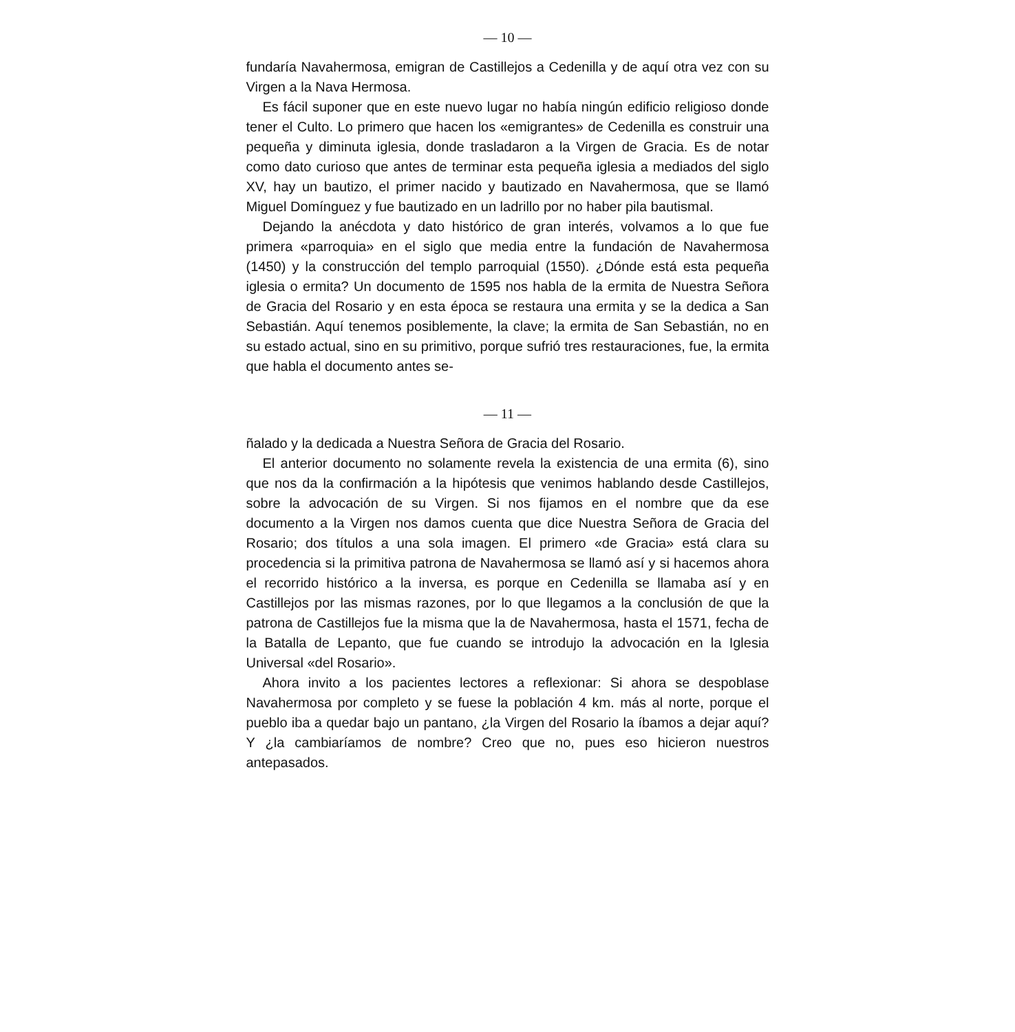— 10 —
fundaría Navahermosa, emigran de Castillejos a Cedenilla y de aquí otra vez con su Virgen a la Nava Hermosa.
Es fácil suponer que en este nuevo lugar no había ningún edificio religioso donde tener el Culto. Lo primero que hacen los «emigrantes» de Cedenilla es construir una pequeña y diminuta iglesia, donde trasladaron a la Virgen de Gracia. Es de notar como dato curioso que antes de terminar esta pequeña iglesia a mediados del siglo XV, hay un bautizo, el primer nacido y bautizado en Navahermosa, que se llamó Miguel Domínguez y fue bautizado en un ladrillo por no haber pila bautismal.
Dejando la anécdota y dato histórico de gran interés, volvamos a lo que fue primera «parroquia» en el siglo que media entre la fundación de Navahermosa (1450) y la construcción del templo parroquial (1550). ¿Dónde está esta pequeña iglesia o ermita? Un documento de 1595 nos habla de la ermita de Nuestra Señora de Gracia del Rosario y en esta época se restaura una ermita y se la dedica a San Sebastián. Aquí tenemos posiblemente, la clave; la ermita de San Sebastián, no en su estado actual, sino en su primitivo, porque sufrió tres restauraciones, fue, la ermita que habla el documento antes se-
— 11 —
ñalado y la dedicada a Nuestra Señora de Gracia del Rosario.
El anterior documento no solamente revela la existencia de una ermita (6), sino que nos da la confirmación a la hipótesis que venimos hablando desde Castillejos, sobre la advocación de su Virgen. Si nos fijamos en el nombre que da ese documento a la Virgen nos damos cuenta que dice Nuestra Señora de Gracia del Rosario; dos títulos a una sola imagen. El primero «de Gracia» está clara su procedencia si la primitiva patrona de Navahermosa se llamó así y si hacemos ahora el recorrido histórico a la inversa, es porque en Cedenilla se llamaba así y en Castillejos por las mismas razones, por lo que llegamos a la conclusión de que la patrona de Castillejos fue la misma que la de Navahermosa, hasta el 1571, fecha de la Batalla de Lepanto, que fue cuando se introdujo la advocación en la Iglesia Universal «del Rosario».
Ahora invito a los pacientes lectores a reflexionar: Si ahora se despoblase Navahermosa por completo y se fuese la población 4 km. más al norte, porque el pueblo iba a quedar bajo un pantano, ¿la Virgen del Rosario la íbamos a dejar aquí? Y ¿la cambiaríamos de nombre? Creo que no, pues eso hicieron nuestros antepasados.